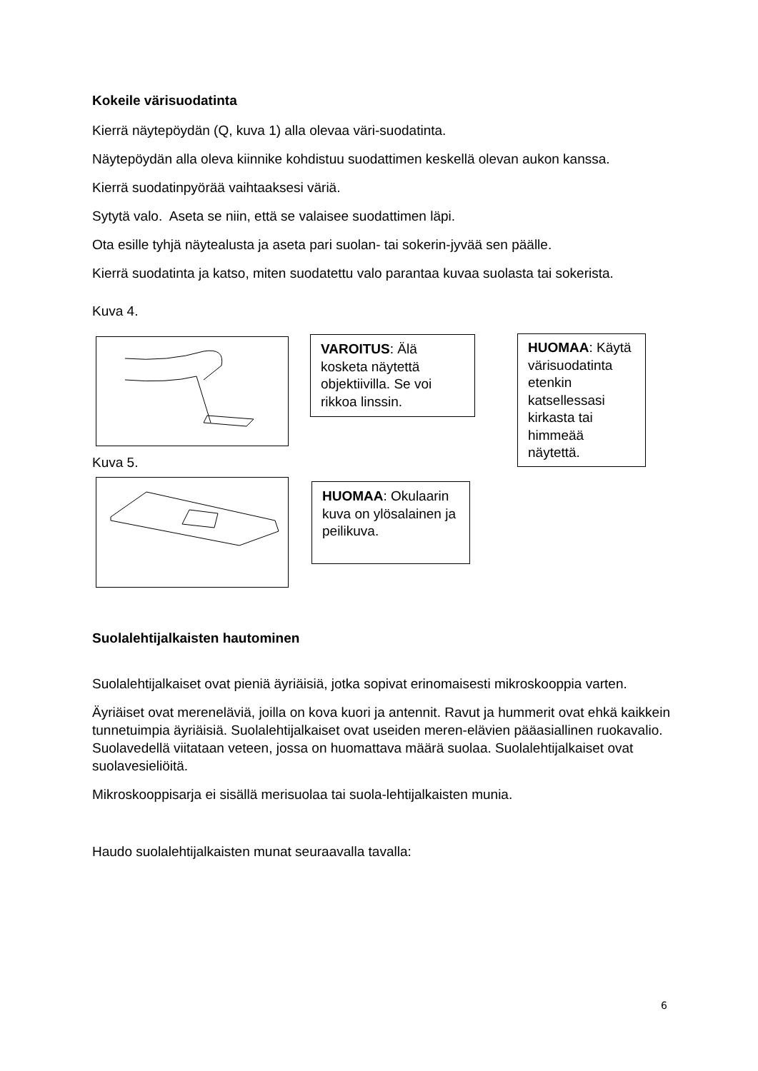Kokeile värisuodatinta
Kierrä näytepöydän (Q, kuva 1) alla olevaa väri-suodatinta.
Näytepöydän alla oleva kiinnike kohdistuu suodattimen keskellä olevan aukon kanssa.
Kierrä suodatinpyörää vaihtaaksesi väriä.
Sytytä valo. Aseta se niin, että se valaisee suodattimen läpi.
Ota esille tyhjä näytealusta ja aseta pari suolan- tai sokerin-jyvää sen päälle.
Kierrä suodatinta ja katso, miten suodatettu valo parantaa kuvaa suolasta tai sokerista.
Kuva 4.
Kuva 5.
VAROITUS: Älä kosketa näytettä objektiivilla. Se voi rikkoa linssin.
HUOMAA: Okulaarin kuva on ylösalainen ja peilikuva.
HUOMAA: Käytä värisuodatinta etenkin katsellessasi kirkasta tai himmeää näytettä.
Suolalehtijalkaisten hautominen
Suolalehtijalkaiset ovat pieniä äyriäisiä, jotka sopivat erinomaisesti mikroskooppia varten.
Äyriäiset ovat mereneläviä, joilla on kova kuori ja antennit. Ravut ja hummerit ovat ehkä kaikkein tunnetuimpia äyriäisiä. Suolalehtijalkaiset ovat useiden meren-elävien pääasiallinen ruokavalio. Suolavedellä viitataan veteen, jossa on huomattava määrä suolaa. Suolalehtijalkaiset ovat suolavesieliöitä.
Mikroskooppisarja ei sisällä merisuolaa tai suola-lehtijalkaisten munia.
Haudo suolalehtijalkaisten munat seuraavalla tavalla:
6